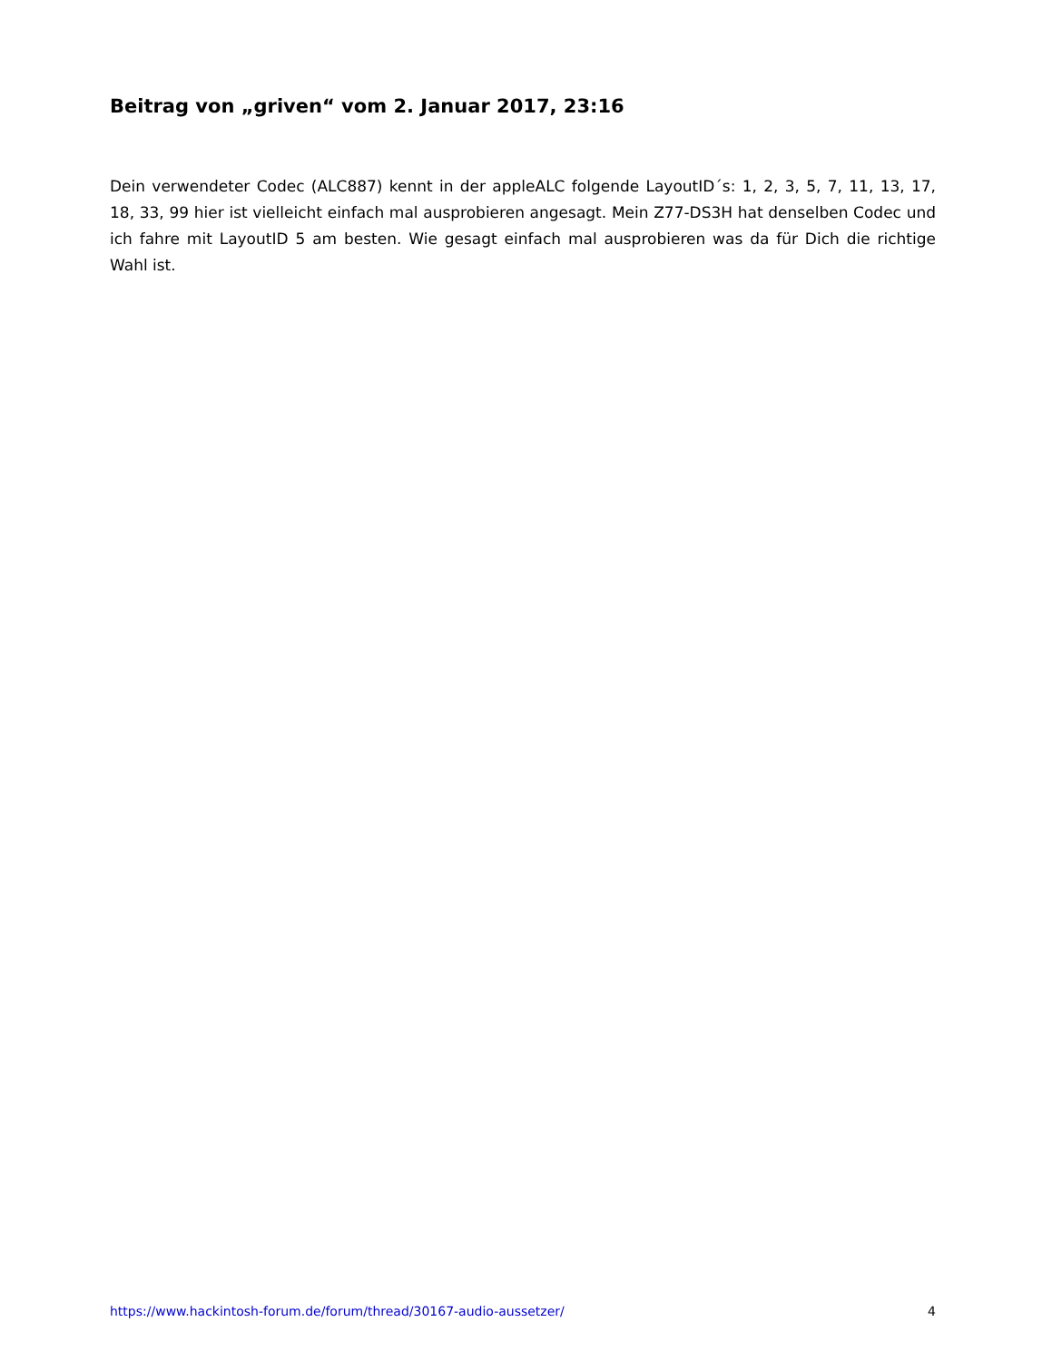Beitrag von „griven“ vom 2. Januar 2017, 23:16
Dein verwendeter Codec (ALC887) kennt in der appleALC folgende LayoutID´s: 1, 2, 3, 5, 7, 11, 13, 17, 18, 33, 99 hier ist vielleicht einfach mal ausprobieren angesagt. Mein Z77-DS3H hat denselben Codec und ich fahre mit LayoutID 5 am besten. Wie gesagt einfach mal ausprobieren was da für Dich die richtige Wahl ist.
https://www.hackintosh-forum.de/forum/thread/30167-audio-aussetzer/ 4